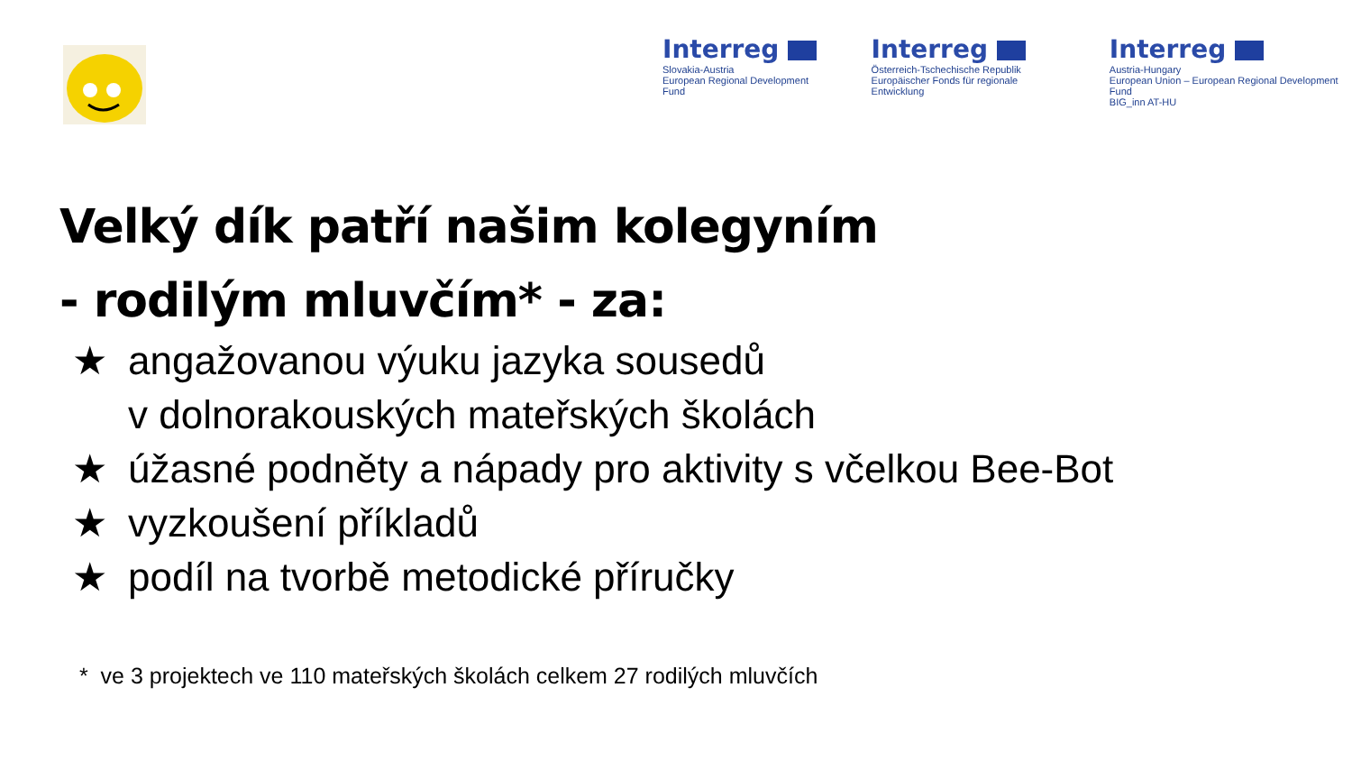Interreg
Slovakia-Austria
European Regional Development Fund
Interreg
Österreich-Tschechische Republik
Europäischer Fonds für regionale Entwicklung
Interreg
Austria-Hungary
European Union – European Regional Development Fund
BIG_inn AT-HU
Velký dík patří našim kolegyním
- rodilým mluvčím* - za:
★ angažovanou výuku jazyka sousedů
v dolnorakouských mateřských školách
★ úžasné podněty a nápady pro aktivity s včelkou Bee-Bot
★ vyzkoušení příkladů
★ podíl na tvorbě metodické příručky
* ve 3 projektech ve 110 mateřských školách celkem 27 rodilých mluvčích